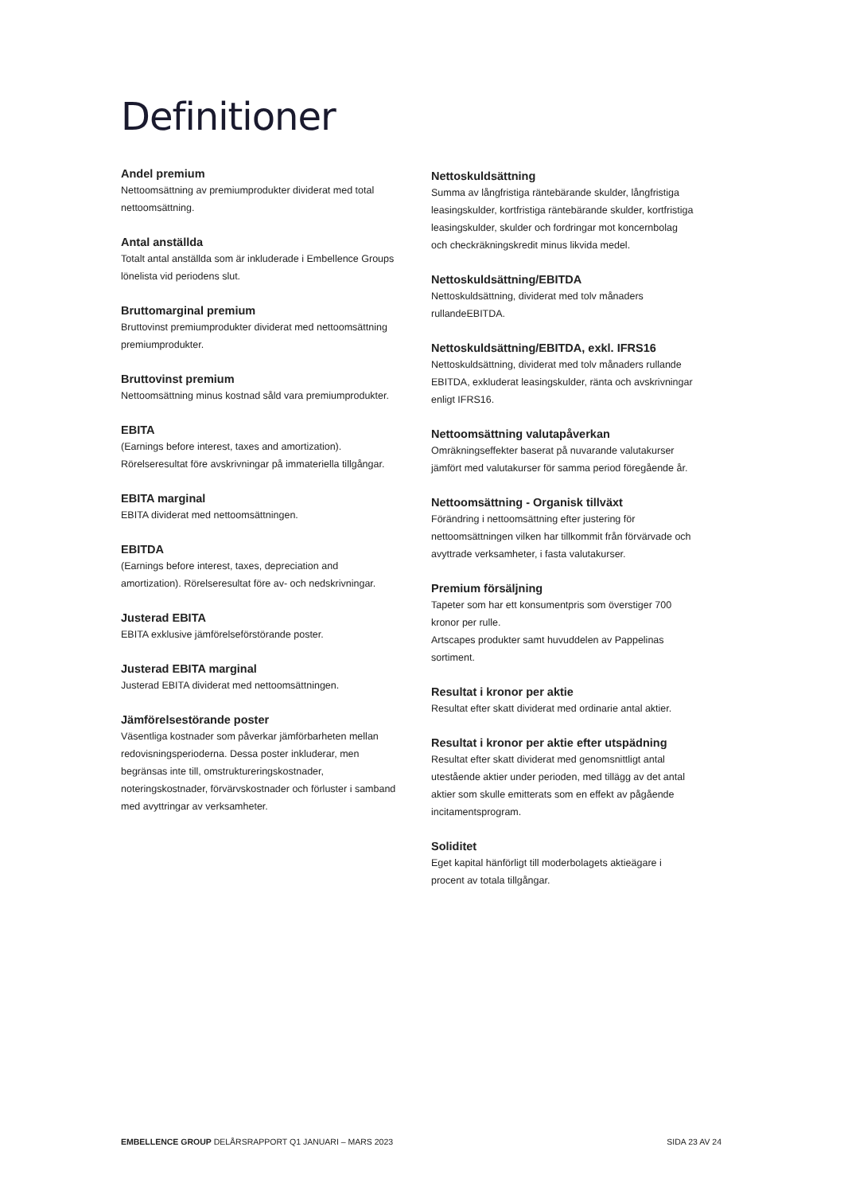Definitioner
Andel premium
Nettoomsättning av premiumprodukter dividerat med total nettoomsättning.
Antal anställda
Totalt antal anställda som är inkluderade i Embellence Groups lönelista vid periodens slut.
Bruttomarginal premium
Bruttovinst premiumprodukter dividerat med nettoomsättning premiumprodukter.
Bruttovinst premium
Nettoomsättning minus kostnad såld vara premiumprodukter.
EBITA
(Earnings before interest, taxes and amortization). Rörelseresultat före avskrivningar på immateriella tillgångar.
EBITA marginal
EBITA dividerat med nettoomsättningen.
EBITDA
(Earnings before interest, taxes, depreciation and amortization). Rörelseresultat före av- och nedskrivningar.
Justerad EBITA
EBITA exklusive jämförelseförstörande poster.
Justerad EBITA marginal
Justerad EBITA dividerat med nettoomsättningen.
Jämförelsestörande poster
Väsentliga kostnader som påverkar jämförbarheten mellan redovisningsperioderna. Dessa poster inkluderar, men begränsas inte till, omstruktureringskostnader, noteringskostnader, förvärvskostnader och förluster i samband med avyttringar av verksamheter.
Nettoskuldsättning
Summa av långfristiga räntebärande skulder, långfristiga leasingskulder, kortfristiga räntebärande skulder, kortfristiga leasingskulder, skulder och fordringar mot koncernbolag och checkräkningskredit minus likvida medel.
Nettoskuldsättning/EBITDA
Nettoskuldsättning, dividerat med tolv månaders rullandeEBITDA.
Nettoskuldsättning/EBITDA, exkl. IFRS16
Nettoskuldsättning, dividerat med tolv månaders rullande EBITDA, exkluderat leasingskulder, ränta och avskrivningar enligt IFRS16.
Nettoomsättning valutapåverkan
Omräkningseffekter baserat på nuvarande valutakurser jämfört med valutakurser för samma period föregående år.
Nettoomsättning - Organisk tillväxt
Förändring i nettoomsättning efter justering för nettoomsättningen vilken har tillkommit från förvärvade och avyttrade verksamheter, i fasta valutakurser.
Premium försäljning
Tapeter som har ett konsumentpris som överstiger 700 kronor per rulle.
Artscapes produkter samt huvuddelen av Pappelinas sortiment.
Resultat i kronor per aktie
Resultat efter skatt dividerat med ordinarie antal aktier.
Resultat i kronor per aktie efter utspädning
Resultat efter skatt dividerat med genomsnittligt antal utestående aktier under perioden, med tillägg av det antal aktier som skulle emitterats som en effekt av pågående incitamentsprogram.
Soliditet
Eget kapital hänförligt till moderbolagets aktieägare i procent av totala tillgångar.
EMBELLENCE GROUP DELÅRSRAPPORT Q1 JANUARI – MARS 2023 SIDA 23 AV 24